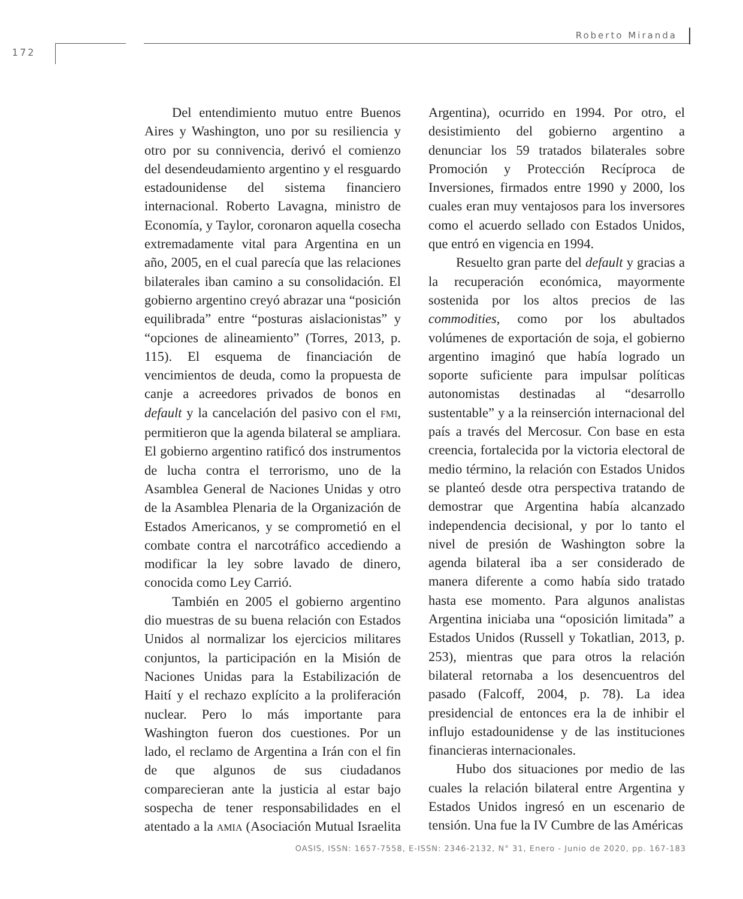Roberto Miranda
172
Del entendimiento mutuo entre Buenos Aires y Washington, uno por su resiliencia y otro por su connivencia, derivó el comienzo del desendeudamiento argentino y el resguardo estadounidense del sistema financiero internacional. Roberto Lavagna, ministro de Economía, y Taylor, coronaron aquella cosecha extremadamente vital para Argentina en un año, 2005, en el cual parecía que las relaciones bilaterales iban camino a su consolidación. El gobierno argentino creyó abrazar una “posición equilibrada” entre “posturas aislacionistas” y “opciones de alineamiento” (Torres, 2013, p. 115). El esquema de financiación de vencimientos de deuda, como la propuesta de canje a acreedores privados de bonos en default y la cancelación del pasivo con el FMI, permitieron que la agenda bilateral se ampliara. El gobierno argentino ratificó dos instrumentos de lucha contra el terrorismo, uno de la Asamblea General de Naciones Unidas y otro de la Asamblea Plenaria de la Organización de Estados Americanos, y se comprometió en el combate contra el narcotráfico accediendo a modificar la ley sobre lavado de dinero, conocida como Ley Carrió.
También en 2005 el gobierno argentino dio muestras de su buena relación con Estados Unidos al normalizar los ejercicios militares conjuntos, la participación en la Misión de Naciones Unidas para la Estabilización de Haití y el rechazo explícito a la proliferación nuclear. Pero lo más importante para Washington fueron dos cuestiones. Por un lado, el reclamo de Argentina a Irán con el fin de que algunos de sus ciudadanos comparecieran ante la justicia al estar bajo sospecha de tener responsabilidades en el atentado a la AMIA (Asociación Mutual Israelita Argentina), ocurrido en 1994. Por otro, el desistimiento del gobierno argentino a denunciar los 59 tratados bilaterales sobre Promoción y Protección Recíproca de Inversiones, firmados entre 1990 y 2000, los cuales eran muy ventajosos para los inversores como el acuerdo sellado con Estados Unidos, que entró en vigencia en 1994.
Resuelto gran parte del default y gracias a la recuperación económica, mayormente sostenida por los altos precios de las commodities, como por los abultados volúmenes de exportación de soja, el gobierno argentino imaginó que había logrado un soporte suficiente para impulsar políticas autonomistas destinadas al “desarrollo sustentable” y a la reinserción internacional del país a través del Mercosur. Con base en esta creencia, fortalecida por la victoria electoral de medio término, la relación con Estados Unidos se planteó desde otra perspectiva tratando de demostrar que Argentina había alcanzado independencia decisional, y por lo tanto el nivel de presión de Washington sobre la agenda bilateral iba a ser considerado de manera diferente a como había sido tratado hasta ese momento. Para algunos analistas Argentina iniciaba una “oposición limitada” a Estados Unidos (Russell y Tokatlian, 2013, p. 253), mientras que para otros la relación bilateral retornaba a los desencuentros del pasado (Falcoff, 2004, p. 78). La idea presidencial de entonces era la de inhibir el influjo estadounidense y de las instituciones financieras internacionales.
Hubo dos situaciones por medio de las cuales la relación bilateral entre Argentina y Estados Unidos ingresó en un escenario de tensión. Una fue la IV Cumbre de las Américas
OASIS, ISSN: 1657-7558, E-ISSN: 2346-2132, N° 31, Enero - Junio de 2020, pp. 167-183